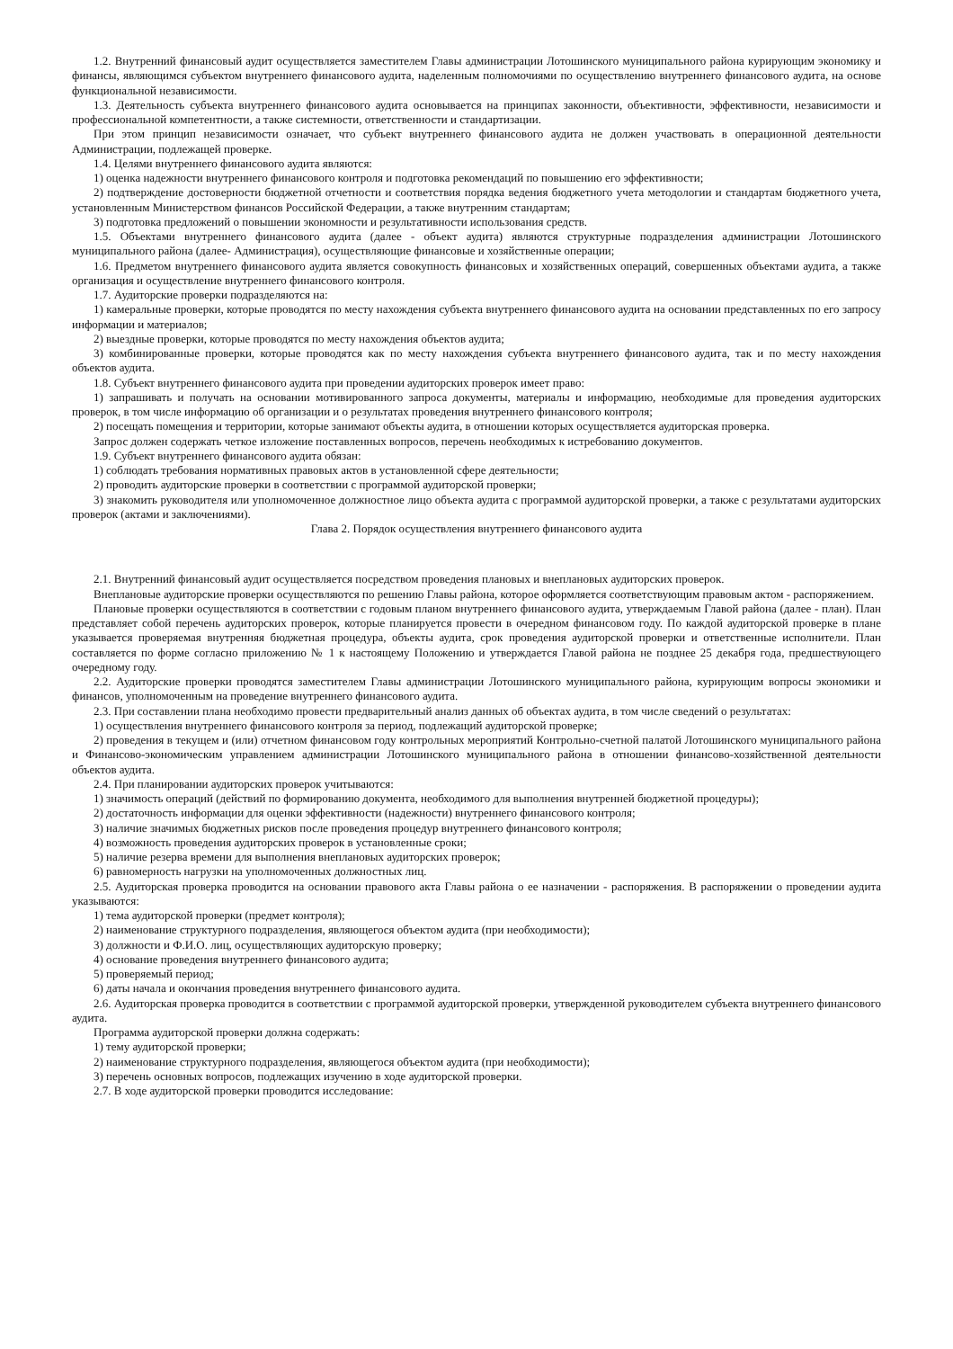1.2. Внутренний финансовый аудит осуществляется заместителем Главы администрации Лотошинского муниципального района курирующим экономику и финансы, являющимся субъектом внутреннего финансового аудита, наделенным полномочиями по осуществлению внутреннего финансового аудита, на основе функциональной независимости.
1.3. Деятельность субъекта внутреннего финансового аудита основывается на принципах законности, объективности, эффективности, независимости и профессиональной компетентности, а также системности, ответственности и стандартизации.
При этом принцип независимости означает, что субъект внутреннего финансового аудита не должен участвовать в операционной деятельности Администрации, подлежащей проверке.
1.4. Целями внутреннего финансового аудита являются:
1) оценка надежности внутреннего финансового контроля и подготовка рекомендаций по повышению его эффективности;
2) подтверждение достоверности бюджетной отчетности и соответствия порядка ведения бюджетного учета методологии и стандартам бюджетного учета, установленным Министерством финансов Российской Федерации, а также внутренним стандартам;
3) подготовка предложений о повышении экономности и результативности использования средств.
1.5. Объектами внутреннего финансового аудита (далее - объект аудита) являются структурные подразделения администрации Лотошинского муниципального района (далее- Администрация), осуществляющие финансовые и хозяйственные операции;
1.6. Предметом внутреннего финансового аудита является совокупность финансовых и хозяйственных операций, совершенных объектами аудита, а также организация и осуществление внутреннего финансового контроля.
1.7. Аудиторские проверки подразделяются на:
1) камеральные проверки, которые проводятся по месту нахождения субъекта внутреннего финансового аудита на основании представленных по его запросу информации и материалов;
2) выездные проверки, которые проводятся по месту нахождения объектов аудита;
3) комбинированные проверки, которые проводятся как по месту нахождения субъекта внутреннего финансового аудита, так и по месту нахождения объектов аудита.
1.8. Субъект внутреннего финансового аудита при проведении аудиторских проверок имеет право:
1) запрашивать и получать на основании мотивированного запроса документы, материалы и информацию, необходимые для проведения аудиторских проверок, в том числе информацию об организации и о результатах проведения внутреннего финансового контроля;
2) посещать помещения и территории, которые занимают объекты аудита, в отношении которых осуществляется аудиторская проверка.
Запрос должен содержать четкое изложение поставленных вопросов, перечень необходимых к истребованию документов.
1.9. Субъект внутреннего финансового аудита обязан:
1) соблюдать требования нормативных правовых актов в установленной сфере деятельности;
2) проводить аудиторские проверки в соответствии с программой аудиторской проверки;
3) знакомить руководителя или уполномоченное должностное лицо объекта аудита с программой аудиторской проверки, а также с результатами аудиторских проверок (актами и заключениями).
Глава 2. Порядок осуществления внутреннего финансового аудита
2.1. Внутренний финансовый аудит осуществляется посредством проведения плановых и внеплановых аудиторских проверок.
Внеплановые аудиторские проверки осуществляются по решению Главы района, которое оформляется соответствующим правовым актом - распоряжением.
Плановые проверки осуществляются в соответствии с годовым планом внутреннего финансового аудита, утверждаемым Главой района (далее - план). План представляет собой перечень аудиторских проверок, которые планируется провести в очередном финансовом году. По каждой аудиторской проверке в плане указывается проверяемая внутренняя бюджетная процедура, объекты аудита, срок проведения аудиторской проверки и ответственные исполнители. План составляется по форме согласно приложению № 1 к настоящему Положению и утверждается Главой района не позднее 25 декабря года, предшествующего очередному году.
2.2. Аудиторские проверки проводятся заместителем Главы администрации Лотошинского муниципального района, курирующим вопросы экономики и финансов, уполномоченным на проведение внутреннего финансового аудита.
2.3. При составлении плана необходимо провести предварительный анализ данных об объектах аудита, в том числе сведений о результатах:
1) осуществления внутреннего финансового контроля за период, подлежащий аудиторской проверке;
2) проведения в текущем и (или) отчетном финансовом году контрольных мероприятий Контрольно-счетной палатой Лотошинского муниципального района и Финансово-экономическим управлением администрации Лотошинского муниципального района в отношении финансово-хозяйственной деятельности объектов аудита.
2.4. При планировании аудиторских проверок учитываются:
1) значимость операций (действий по формированию документа, необходимого для выполнения внутренней бюджетной процедуры);
2) достаточность информации для оценки эффективности (надежности) внутреннего финансового контроля;
3) наличие значимых бюджетных рисков после проведения процедур внутреннего финансового контроля;
4) возможность проведения аудиторских проверок в установленные сроки;
5) наличие резерва времени для выполнения внеплановых аудиторских проверок;
6) равномерность нагрузки на уполномоченных должностных лиц.
2.5. Аудиторская проверка проводится на основании правового акта Главы района о ее назначении - распоряжения. В распоряжении о проведении аудита указываются:
1) тема аудиторской проверки (предмет контроля);
2) наименование структурного подразделения, являющегося объектом аудита (при необходимости);
3) должности и Ф.И.О. лиц, осуществляющих аудиторскую проверку;
4) основание проведения внутреннего финансового аудита;
5) проверяемый период;
6) даты начала и окончания проведения внутреннего финансового аудита.
2.6. Аудиторская проверка проводится в соответствии с программой аудиторской проверки, утвержденной руководителем субъекта внутреннего финансового аудита.
Программа аудиторской проверки должна содержать:
1) тему аудиторской проверки;
2) наименование структурного подразделения, являющегося объектом аудита (при необходимости);
3) перечень основных вопросов, подлежащих изучению в ходе аудиторской проверки.
2.7. В ходе аудиторской проверки проводится исследование: